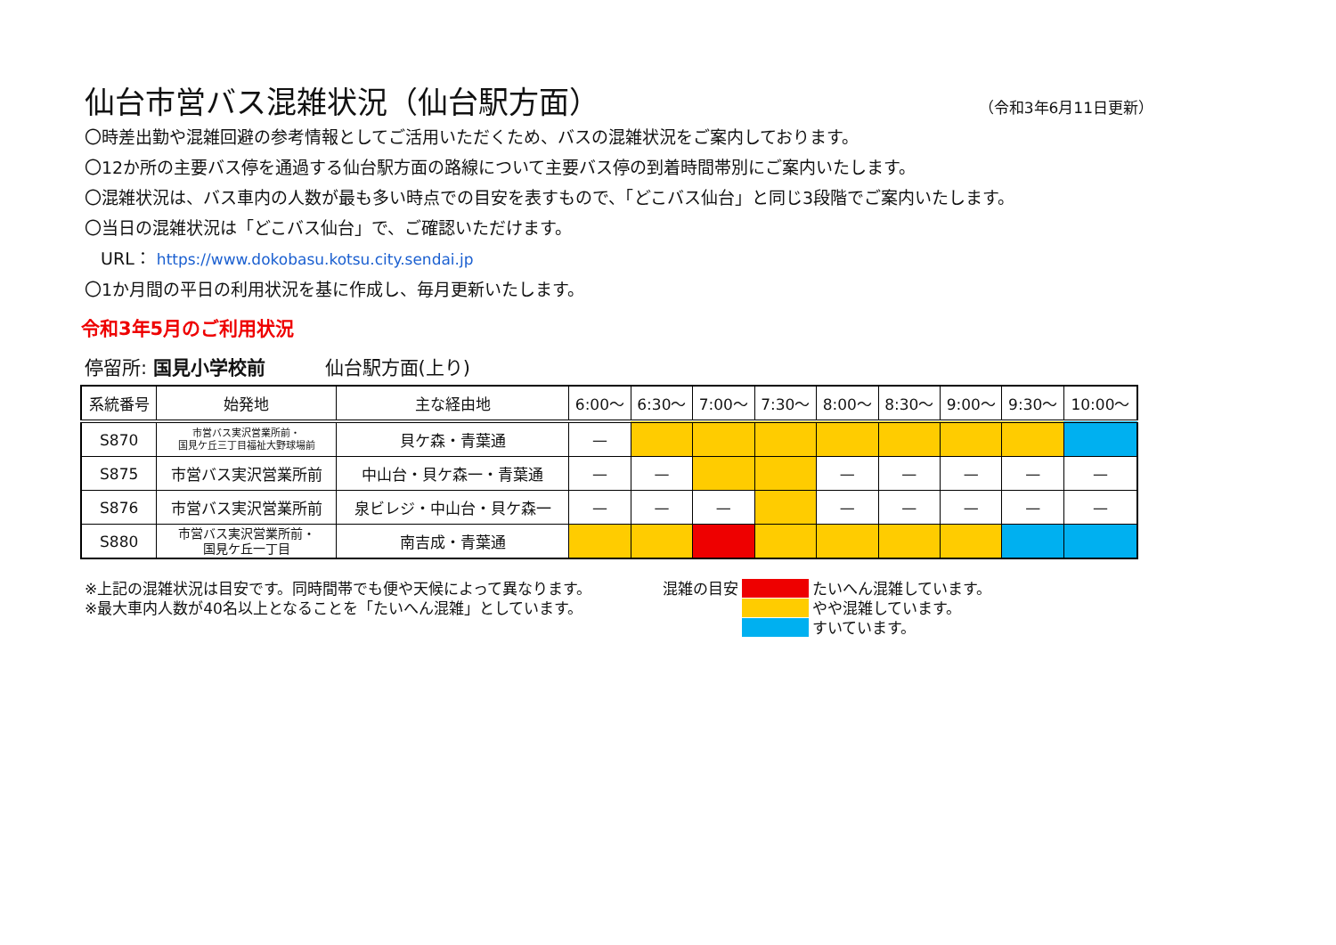仙台市営バス混雑状況（仙台駅方面）
（令和3年6月11日更新）
〇時差出勤や混雑回避の参考情報としてご活用いただくため、バスの混雑状況をご案内しております。
〇12か所の主要バス停を通過する仙台駅方面の路線について主要バス停の到着時間帯別にご案内いたします。
〇混雑状況は、バス車内の人数が最も多い時点での目安を表すもので、「どこバス仙台」と同じ3段階でご案内いたします。
〇当日の混雑状況は「どこバス仙台」で、ご確認いただけます。
URL： https://www.dokobasu.kotsu.city.sendai.jp
〇1か月間の平日の利用状況を基に作成し、毎月更新いたします。
令和3年5月のご利用状況
停留所: 国見小学校前 仙台駅方面(上り)
| 系統番号 | 始発地 | 主な経由地 | 6:00〜 | 6:30〜 | 7:00〜 | 7:30〜 | 8:00〜 | 8:30〜 | 9:00〜 | 9:30〜 | 10:00〜 |
| --- | --- | --- | --- | --- | --- | --- | --- | --- | --- | --- | --- |
| S870 | 市営バス実沢営業所前・ 国見ケ丘三丁目福祉大野球場前 | 貝ケ森・青葉通 | — | | | | | | | | |
| S875 | 市営バス実沢営業所前 | 中山台・貝ケ森一・青葉通 | — | — | | | — | — | — | — | — |
| S876 | 市営バス実沢営業所前 | 泉ビレジ・中山台・貝ケ森一 | — | — | — | | — | — | — | — | — |
| S880 | 市営バス実沢営業所前・ 国見ケ丘一丁目 | 南吉成・青葉通 | | | | | | | | | |
※上記の混雑状況は目安です。同時間帯でも便や天候によって異なります。
※最大車内人数が40名以上となることを「たいへん混雑」としています。
混雑の目安 たいへん混雑しています。 やや混雑しています。 すいています。